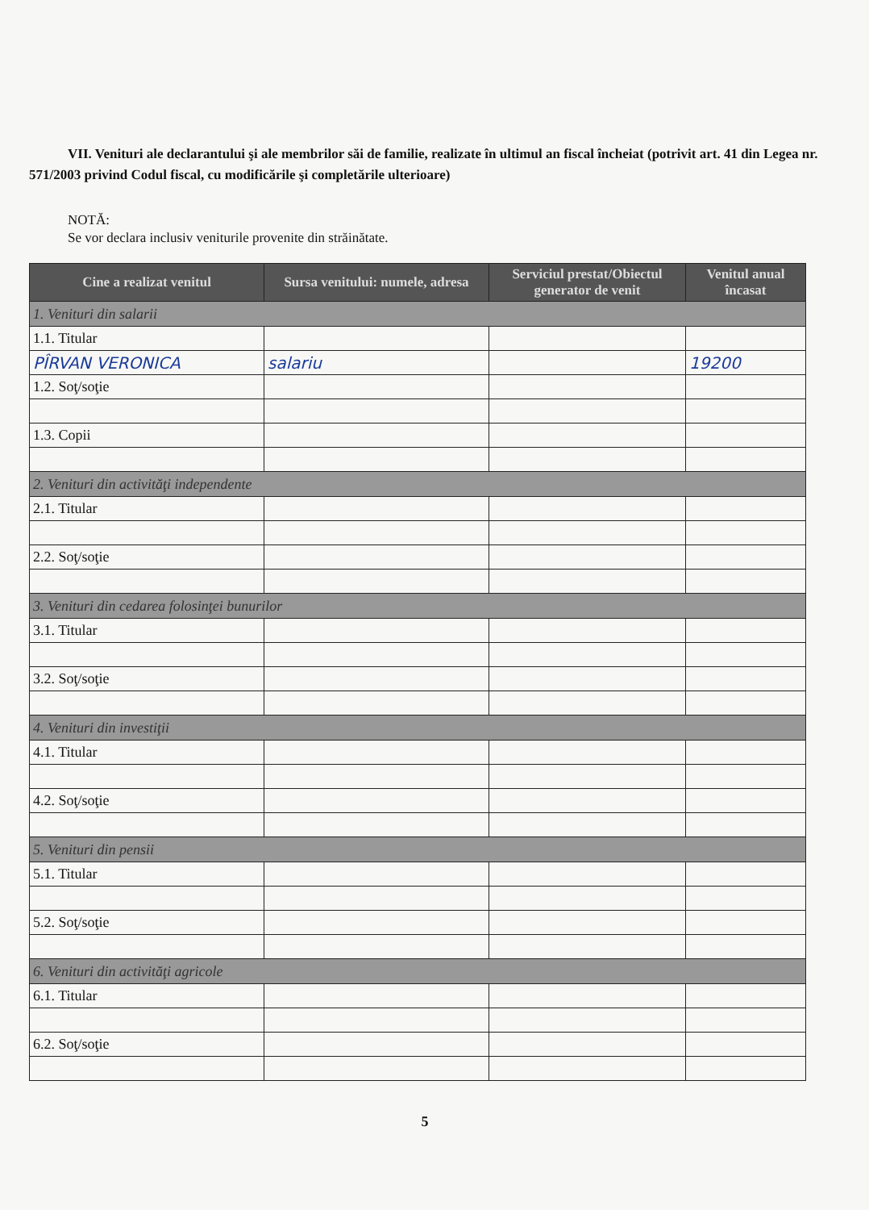VII. Venituri ale declarantului şi ale membrilor săi de familie, realizate în ultimul an fiscal încheiat (potrivit art. 41 din Legea nr. 571/2003 privind Codul fiscal, cu modificările şi completările ulterioare)
NOTĂ:
Se vor declara inclusiv veniturile provenite din străinătate.
| Cine a realizat venitul | Sursa venitului: numele, adresa | Serviciul prestat/Obiectul generator de venit | Venitul anual încasat |
| --- | --- | --- | --- |
| 1. Venituri din salarii | | | |
| 1.1. Titular | | | |
| PÎRVAN VERONICA | salariu | | 19200 |
| 1.2. Soţ/soţie | | | |
| 1.3. Copii | | | |
| 2. Venituri din activităţi independente | | | |
| 2.1. Titular | | | |
| 2.2. Soţ/soţie | | | |
| 3. Venituri din cedarea folosinţei bunurilor | | | |
| 3.1. Titular | | | |
| 3.2. Soţ/soţie | | | |
| 4. Venituri din investiţii | | | |
| 4.1. Titular | | | |
| 4.2. Soţ/soţie | | | |
| 5. Venituri din pensii | | | |
| 5.1. Titular | | | |
| 5.2. Soţ/soţie | | | |
| 6. Venituri din activităţi agricole | | | |
| 6.1. Titular | | | |
| 6.2. Soţ/soţie | | | |
5